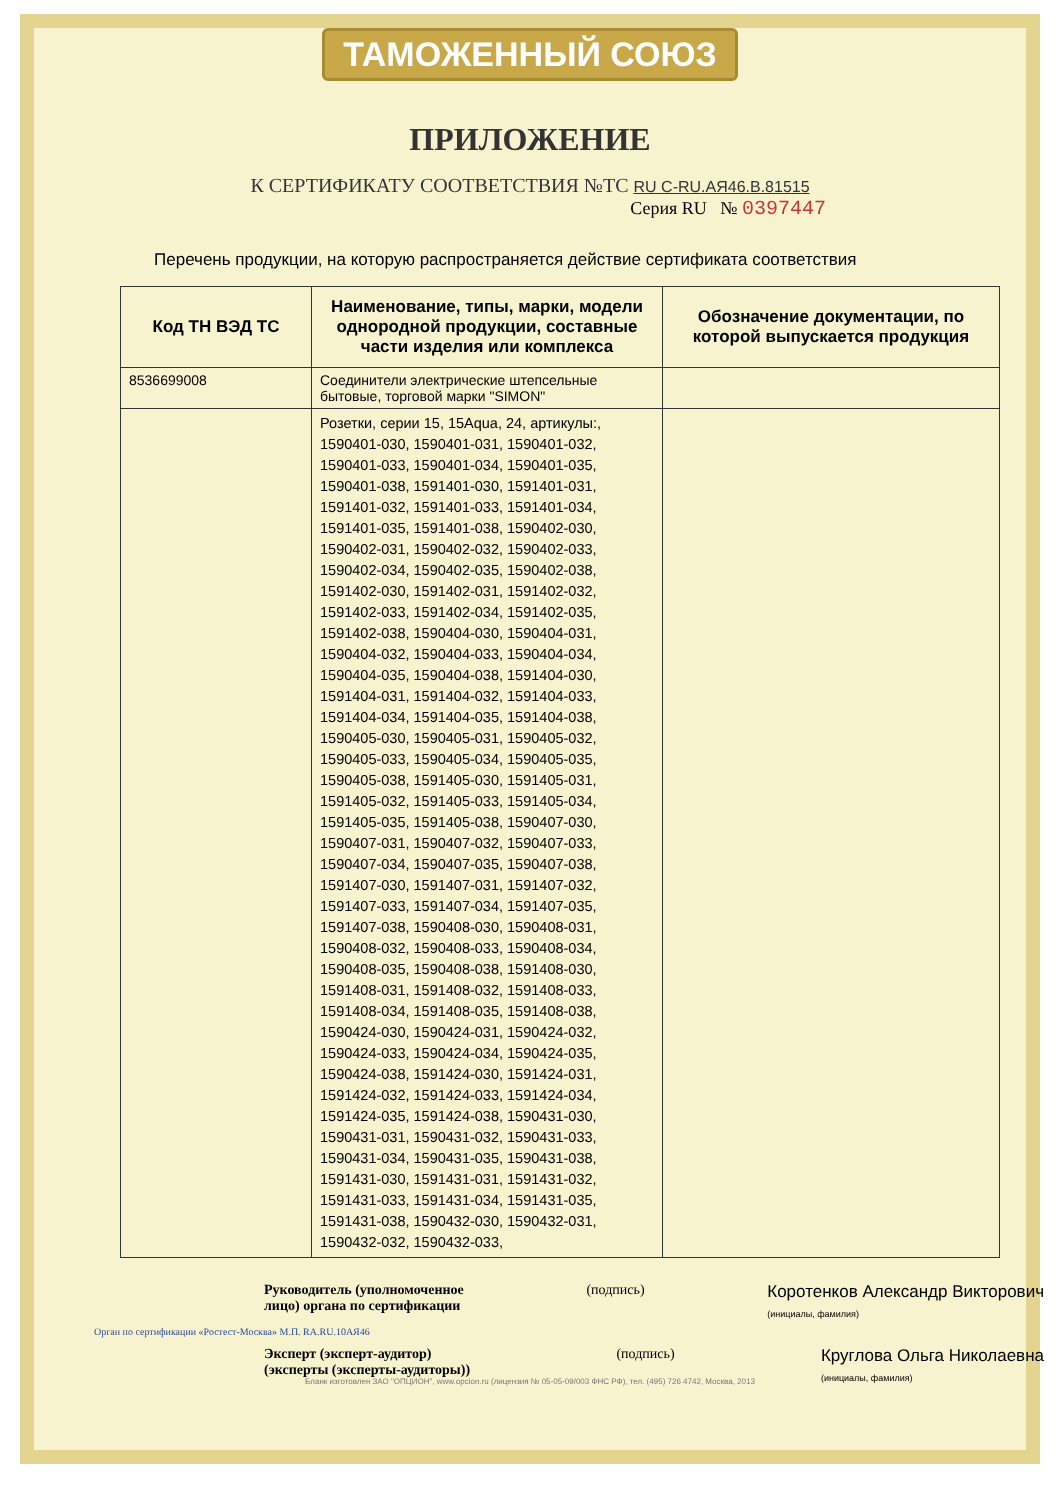ТАМОЖЕННЫЙ СОЮЗ
ПРИЛОЖЕНИЕ
К СЕРТИФИКАТУ СООТВЕТСТВИЯ №ТС RU C-RU.АЯ46.В.81515
Серия RU № 0397447
Перечень продукции, на которую распространяется действие сертификата соответствия
| Код ТН ВЭД ТС | Наименование, типы, марки, модели однородной продукции, составные части изделия или комплекса | Обозначение документации, по которой выпускается продукция |
| --- | --- | --- |
| 8536699008 | Соединители электрические штепсельные бытовые, торговой марки "SIMON" | |
| | Розетки, серии 15, 15Aqua, 24, артикулы:, 1590401-030, 1590401-031, 1590401-032, 1590401-033, 1590401-034, 1590401-035, 1590401-038, 1591401-030, 1591401-031, 1591401-032, 1591401-033, 1591401-034, 1591401-035, 1591401-038, 1590402-030, 1590402-031, 1590402-032, 1590402-033, 1590402-034, 1590402-035, 1590402-038, 1591402-030, 1591402-031, 1591402-032, 1591402-033, 1591402-034, 1591402-035, 1591402-038, 1590404-030, 1590404-031, 1590404-032, 1590404-033, 1590404-034, 1590404-035, 1590404-038, 1591404-030, 1591404-031, 1591404-032, 1591404-033, 1591404-034, 1591404-035, 1591404-038, 1590405-030, 1590405-031, 1590405-032, 1590405-033, 1590405-034, 1590405-035, 1590405-038, 1591405-030, 1591405-031, 1591405-032, 1591405-033, 1591405-034, 1591405-035, 1591405-038, 1590407-030, 1590407-031, 1590407-032, 1590407-033, 1590407-034, 1590407-035, 1590407-038, 1591407-030, 1591407-031, 1591407-032, 1591407-033, 1591407-034, 1591407-035, 1591407-038, 1590408-030, 1590408-031, 1590408-032, 1590408-033, 1590408-034, 1590408-035, 1590408-038, 1591408-030, 1591408-031, 1591408-032, 1591408-033, 1591408-034, 1591408-035, 1591408-038, 1590424-030, 1590424-031, 1590424-032, 1590424-033, 1590424-034, 1590424-035, 1590424-038, 1591424-030, 1591424-031, 1591424-032, 1591424-033, 1591424-034, 1591424-035, 1591424-038, 1590431-030, 1590431-031, 1590431-032, 1590431-033, 1590431-034, 1590431-035, 1590431-038, 1591431-030, 1591431-031, 1591431-032, 1591431-033, 1591431-034, 1591431-035, 1591431-038, 1590432-030, 1590432-031, 1590432-032, 1590432-033, | |
Руководитель (уполномоченное
лицо) органа по сертификации
(подпись)
Коротенков Александр Викторович
(инициалы, фамилия)
Эксперт (эксперт-аудитор)
(эксперты (эксперты-аудиторы))
(подпись)
Круглова Ольга Николаевна
(инициалы, фамилия)
Орган по сертификации «Ростест-Москва» М.П. RA.RU.10АЯ46
Бланк изготовлен ЗАО "ОПЦИОН", www.opcion.ru (лицензия № 05-05-09/003 ФНС РФ), тел. (495) 726 4742, Москва, 2013